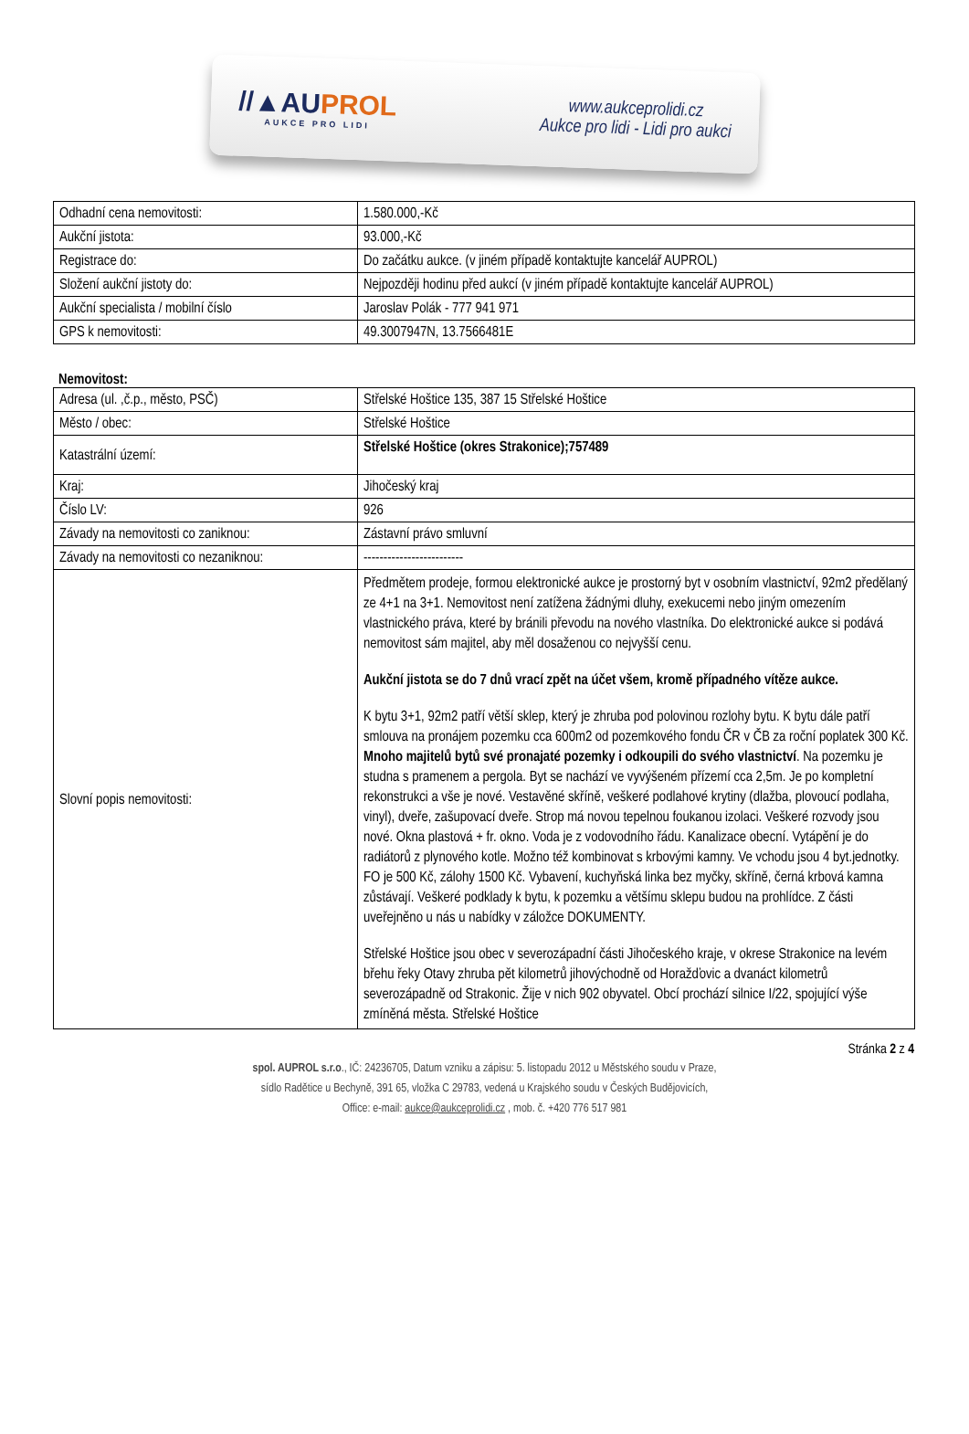//▲AUPROL
AUKCE PRO LIDI
www.aukceprolidi.cz
Aukce pro lidi - Lidi pro aukci
| Odhadní cena nemovitosti: | 1.580.000,-Kč |
| Aukční jistota: | 93.000,-Kč |
| Registrace do: | Do začátku aukce. (v jiném případě kontaktujte kancelář AUPROL) |
| Složení aukční jistoty do: | Nejpozději hodinu před aukcí (v jiném případě kontaktujte kancelář AUPROL) |
| Aukční specialista / mobilní číslo | Jaroslav Polák - 777 941 971 |
| GPS k nemovitosti: | 49.3007947N, 13.7566481E |
Nemovitost:
| Adresa (ul. ,č.p., město, PSČ) | Střelské Hoštice 135, 387 15 Střelské Hoštice |
| Město / obec: | Střelské Hoštice |
| Katastrální území: | Střelské Hoštice (okres Strakonice);757489 |
| Kraj: | Jihočeský kraj |
| Číslo LV: | 926 |
| Závady na nemovitosti co zaniknou: | Zástavní právo smluvní |
| Závady na nemovitosti co nezaniknou: | ------------------------- |
| Slovní popis nemovitosti: | Předmětem prodeje, formou elektronické aukce je prostorný byt v osobním vlastnictví, 92m2 předělaný ze 4+1 na 3+1. Nemovitost není zatížena žádnými dluhy, exekucemi nebo jiným omezením vlastnického práva, které by bránili převodu na nového vlastníka. Do elektronické aukce si podává nemovitost sám majitel, aby měl dosaženou co nejvyšší cenu. Aukční jistota se do 7 dnů vrací zpět na účet všem, kromě případného vítěze aukce. K bytu 3+1, 92m2 patří větší sklep, který je zhruba pod polovinou rozlohy bytu. K bytu dále patří smlouva na pronájem pozemku cca 600m2 od pozemkového fondu ČR v ČB za roční poplatek 300 Kč. Mnoho majitelů bytů své pronajaté pozemky i odkoupili do svého vlastnictví . Na pozemku je studna s pramenem a pergola. Byt se nachází ve vyvýšeném přízemí cca 2,5m. Je po kompletní rekonstrukci a vše je nové. Vestavěné skříně, veškeré podlahové krytiny (dlažba, plovoucí podlaha, vinyl), dveře, zašupovací dveře. Strop má novou tepelnou foukanou izolaci. Veškeré rozvody jsou nové. Okna plastová + fr. okno. Voda je z vodovodního řádu. Kanalizace obecní. Vytápění je do radiátorů z plynového kotle. Možno též kombinovat s krbovými kamny. Ve vchodu jsou 4 byt.jednotky. FO je 500 Kč, zálohy 1500 Kč. Vybavení, kuchyňská linka bez myčky, skříně, černá krbová kamna zůstávají. Veškeré podklady k bytu, k pozemku a většímu sklepu budou na prohlídce. Z části uveřejněno u nás u nabídky v záložce DOKUMENTY. Střelské Hoštice jsou obec v severozápadní části Jihočeského kraje, v okrese Strakonice na levém břehu řeky Otavy zhruba pět kilometrů jihovýchodně od Horažďovic a dvanáct kilometrů severozápadně od Strakonic. Žije v nich 902 obyvatel. Obcí prochází silnice I/22, spojující výše zmíněná města. Střelské Hoštice |
Stránka 2 z 4
spol. AUPROL s.r.o., IČ: 24236705, Datum vzniku a zápisu: 5. listopadu 2012 u Městského soudu v Praze,
sídlo Radětice u Bechyně, 391 65, vložka C 29783, vedená u Krajského soudu v Českých Budějovicích,
Office: e-mail: aukce@aukceprolidi.cz , mob. č. +420 776 517 981